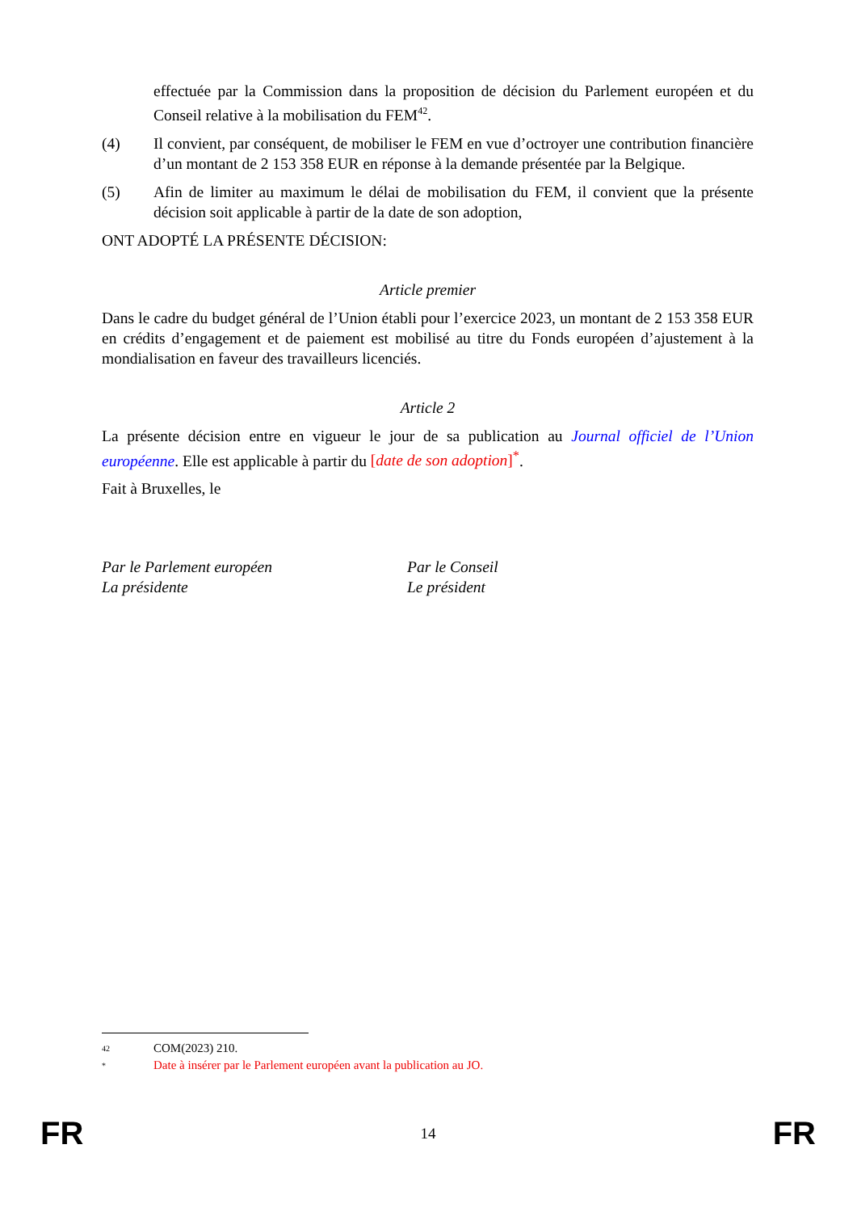effectuée par la Commission dans la proposition de décision du Parlement européen et du Conseil relative à la mobilisation du FEM<sup>42</sup>.
(4) Il convient, par conséquent, de mobiliser le FEM en vue d’octroyer une contribution financière d’un montant de 2 153 358 EUR en réponse à la demande présentée par la Belgique.
(5) Afin de limiter au maximum le délai de mobilisation du FEM, il convient que la présente décision soit applicable à partir de la date de son adoption,
ONT ADOPTÉ LA PRÉSENTE DÉCISION:
Article premier
Dans le cadre du budget général de l’Union établi pour l’exercice 2023, un montant de 2 153 358 EUR en crédits d’engagement et de paiement est mobilisé au titre du Fonds européen d’ajustement à la mondialisation en faveur des travailleurs licenciés.
Article 2
La présente décision entre en vigueur le jour de sa publication au Journal officiel de l’Union européenne. Elle est applicable à partir du [date de son adoption]<sup>*</sup>.
Fait à Bruxelles, le
Par le Parlement européen
La présidente
Par le Conseil
Le président
42 COM(2023) 210.
* Date à insérer par le Parlement européen avant la publication au JO.
FR 14 FR